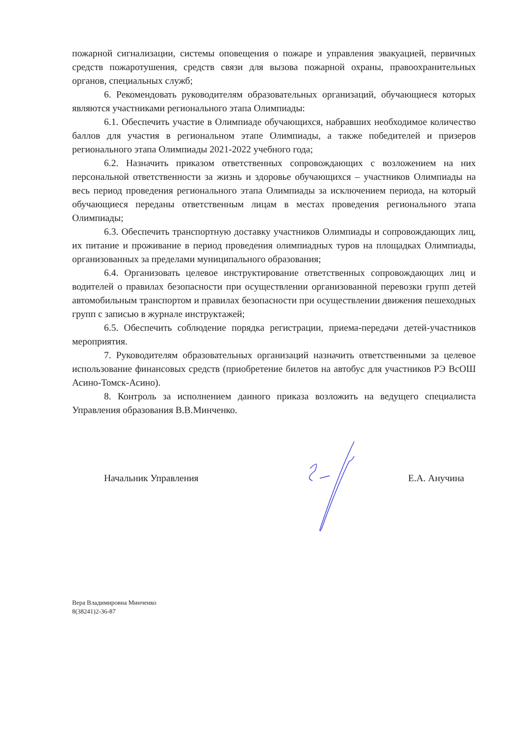пожарной сигнализации, системы оповещения о пожаре и управления эвакуацией, первичных средств пожаротушения, средств связи для вызова пожарной охраны, правоохранительных органов, специальных служб;
6. Рекомендовать руководителям образовательных организаций, обучающиеся которых являются участниками регионального этапа Олимпиады:
6.1. Обеспечить участие в Олимпиаде обучающихся, набравших необходимое количество баллов для участия в региональном этапе Олимпиады, а также победителей и призеров регионального этапа Олимпиады 2021-2022 учебного года;
6.2. Назначить приказом ответственных сопровождающих с возложением на них персональной ответственности за жизнь и здоровье обучающихся – участников Олимпиады на весь период проведения регионального этапа Олимпиады за исключением периода, на который обучающиеся переданы ответственным лицам в местах проведения регионального этапа Олимпиады;
6.3. Обеспечить транспортную доставку участников Олимпиады и сопровождающих лиц, их питание и проживание в период проведения олимпиадных туров на площадках Олимпиады, организованных за пределами муниципального образования;
6.4. Организовать целевое инструктирование ответственных сопровождающих лиц и водителей о правилах безопасности при осуществлении организованной перевозки групп детей автомобильным транспортом и правилах безопасности при осуществлении движения пешеходных групп с записью в журнале инструктажей;
6.5. Обеспечить соблюдение порядка регистрации, приема-передачи детей-участников мероприятия.
7. Руководителям образовательных организаций назначить ответственными за целевое использование финансовых средств (приобретение билетов на автобус для участников РЭ ВсОШ Асино-Томск-Асино).
8. Контроль за исполнением данного приказа возложить на ведущего специалиста Управления образования В.В.Минченко.
Начальник Управления Е.А. Анучина
Вера Владимировна Минченко
8(38241)2-36-87